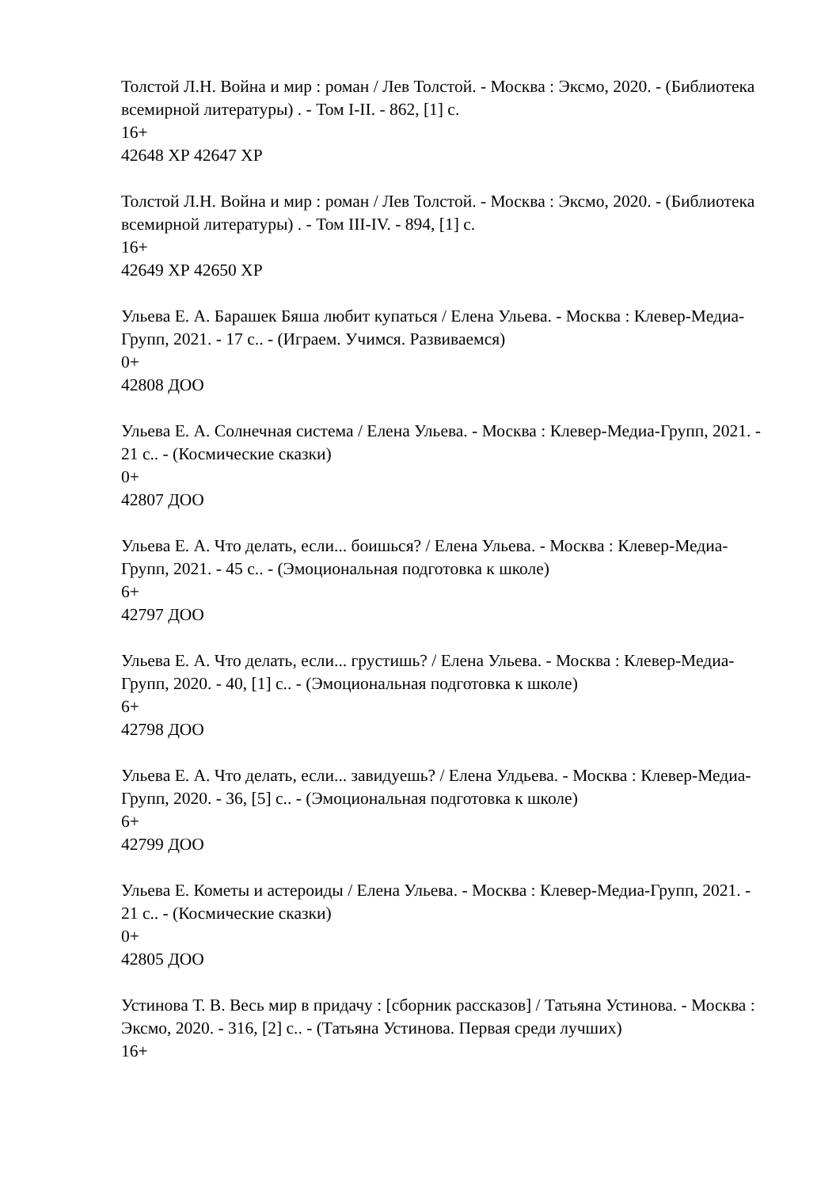Толстой Л.Н. Война и мир : роман / Лев Толстой. - Москва : Эксмо, 2020. - (Библиотека всемирной литературы) . - Том I-II. - 862, [1] с.
16+
42648 ХР 42647 ХР
Толстой Л.Н. Война и мир : роман / Лев Толстой. - Москва : Эксмо, 2020. - (Библиотека всемирной литературы) . - Том III-IV. - 894, [1] с.
16+
42649 ХР 42650 ХР
Ульева Е. А. Барашек Бяша любит купаться / Елена Ульева. - Москва : Клевер-Медиа-Групп, 2021. - 17 с.. - (Играем. Учимся. Развиваемся)
0+
42808 ДОО
Ульева Е. А. Солнечная система / Елена Ульева. - Москва : Клевер-Медиа-Групп, 2021. - 21 с.. - (Космические сказки)
0+
42807 ДОО
Ульева Е. А. Что делать, если... боишься? / Елена Ульева. - Москва : Клевер-Медиа-Групп, 2021. - 45 с.. - (Эмоциональная подготовка к школе)
6+
42797 ДОО
Ульева Е. А. Что делать, если... грустишь? / Елена Ульева. - Москва : Клевер-Медиа-Групп, 2020. - 40, [1] с.. - (Эмоциональная подготовка к школе)
6+
42798 ДОО
Ульева Е. А. Что делать, если... завидуешь? / Елена Улдьева. - Москва : Клевер-Медиа-Групп, 2020. - 36, [5] с.. - (Эмоциональная подготовка к школе)
6+
42799 ДОО
Ульева Е. Кометы и астероиды / Елена Ульева. - Москва : Клевер-Медиа-Групп, 2021. - 21 с.. - (Космические сказки)
0+
42805 ДОО
Устинова Т. В. Весь мир в придачу : [сборник рассказов] / Татьяна Устинова. - Москва : Эксмо, 2020. - 316, [2] с.. - (Татьяна Устинова. Первая среди лучших)
16+